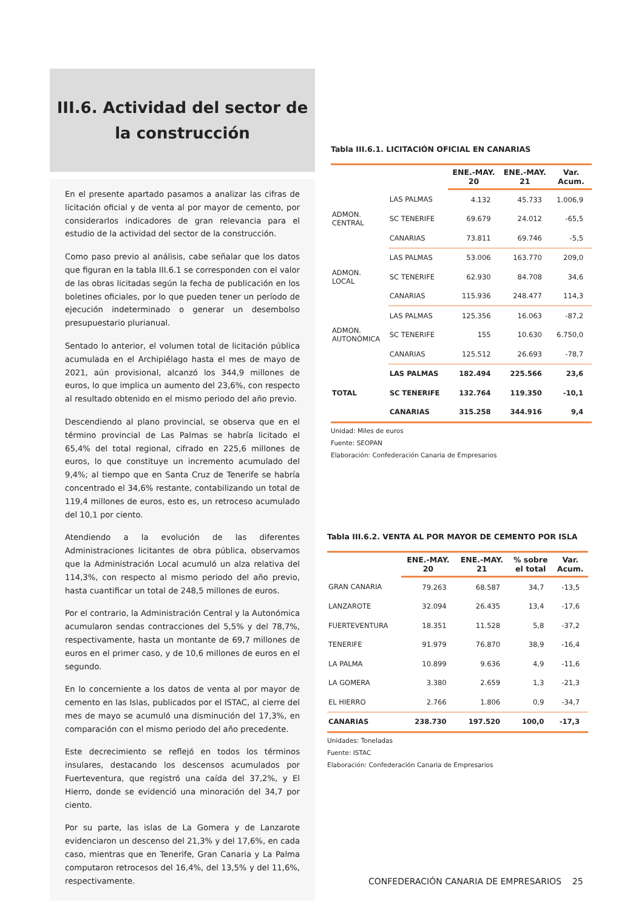III.6. Actividad del sector de
la construcción
En el presente apartado pasamos a analizar las cifras de licitación oficial y de venta al por mayor de cemento, por considerarlos indicadores de gran relevancia para el estudio de la actividad del sector de la construcción.
Como paso previo al análisis, cabe señalar que los datos que figuran en la tabla III.6.1 se corresponden con el valor de las obras licitadas según la fecha de publicación en los boletines oficiales, por lo que pueden tener un período de ejecución indeterminado o generar un desembolso presupuestario plurianual.
Sentado lo anterior, el volumen total de licitación pública acumulada en el Archipiélago hasta el mes de mayo de 2021, aún provisional, alcanzó los 344,9 millones de euros, lo que implica un aumento del 23,6%, con respecto al resultado obtenido en el mismo periodo del año previo.
Descendiendo al plano provincial, se observa que en el término provincial de Las Palmas se habría licitado el 65,4% del total regional, cifrado en 225,6 millones de euros, lo que constituye un incremento acumulado del 9,4%; al tiempo que en Santa Cruz de Tenerife se habría concentrado el 34,6% restante, contabilizando un total de 119,4 millones de euros, esto es, un retroceso acumulado del 10,1 por ciento.
Atendiendo a la evolución de las diferentes Administraciones licitantes de obra pública, observamos que la Administración Local acumuló un alza relativa del 114,3%, con respecto al mismo periodo del año previo, hasta cuantificar un total de 248,5 millones de euros.
Por el contrario, la Administración Central y la Autonómica acumularon sendas contracciones del 5,5% y del 78,7%, respectivamente, hasta un montante de 69,7 millones de euros en el primer caso, y de 10,6 millones de euros en el segundo.
En lo concerniente a los datos de venta al por mayor de cemento en las Islas, publicados por el ISTAC, al cierre del mes de mayo se acumuló una disminución del 17,3%, en comparación con el mismo periodo del año precedente.
Este decrecimiento se reflejó en todos los términos insulares, destacando los descensos acumulados por Fuerteventura, que registró una caída del 37,2%, y El Hierro, donde se evidenció una minoración del 34,7 por ciento.
Por su parte, las islas de La Gomera y de Lanzarote evidenciaron un descenso del 21,3% y del 17,6%, en cada caso, mientras que en Tenerife, Gran Canaria y La Palma computaron retrocesos del 16,4%, del 13,5% y del 11,6%, respectivamente.
Tabla III.6.1. LICITACIÓN OFICIAL EN CANARIAS
| | | ENE.-MAY. 20 | ENE.-MAY. 21 | Var. Acum. |
| ADMON. CENTRAL | LAS PALMAS | 4.132 | 45.733 | 1.006,9 |
| | SC TENERIFE | 69.679 | 24.012 | -65,5 |
| | CANARIAS | 73.811 | 69.746 | -5,5 |
| ADMON. LOCAL | LAS PALMAS | 53.006 | 163.770 | 209,0 |
| | SC TENERIFE | 62.930 | 84.708 | 34,6 |
| | CANARIAS | 115.936 | 248.477 | 114,3 |
| ADMON. AUTONÓMICA | LAS PALMAS | 125.356 | 16.063 | -87,2 |
| | SC TENERIFE | 155 | 10.630 | 6.750,0 |
| | CANARIAS | 125.512 | 26.693 | -78,7 |
| TOTAL | LAS PALMAS | 182.494 | 225.566 | 23,6 |
| | SC TENERIFE | 132.764 | 119.350 | -10,1 |
| | CANARIAS | 315.258 | 344.916 | 9,4 |
Unidad: Miles de euros
Fuente: SEOPAN
Elaboración: Confederación Canaria de Empresarios
Tabla III.6.2. VENTA AL POR MAYOR DE CEMENTO POR ISLA
| | ENE.-MAY. 20 | ENE.-MAY. 21 | % sobre el total | Var. Acum. |
| GRAN CANARIA | 79.263 | 68.587 | 34,7 | -13,5 |
| LANZAROTE | 32.094 | 26.435 | 13,4 | -17,6 |
| FUERTEVENTURA | 18.351 | 11.528 | 5,8 | -37,2 |
| TENERIFE | 91.979 | 76.870 | 38,9 | -16,4 |
| LA PALMA | 10.899 | 9.636 | 4,9 | -11,6 |
| LA GOMERA | 3.380 | 2.659 | 1,3 | -21,3 |
| EL HIERRO | 2.766 | 1.806 | 0,9 | -34,7 |
| CANARIAS | 238.730 | 197.520 | 100,0 | -17,3 |
Unidades: Toneladas
Fuente: ISTAC
Elaboración: Confederación Canaria de Empresarios
CONFEDERACIÓN CANARIA DE EMPRESARIOS 25